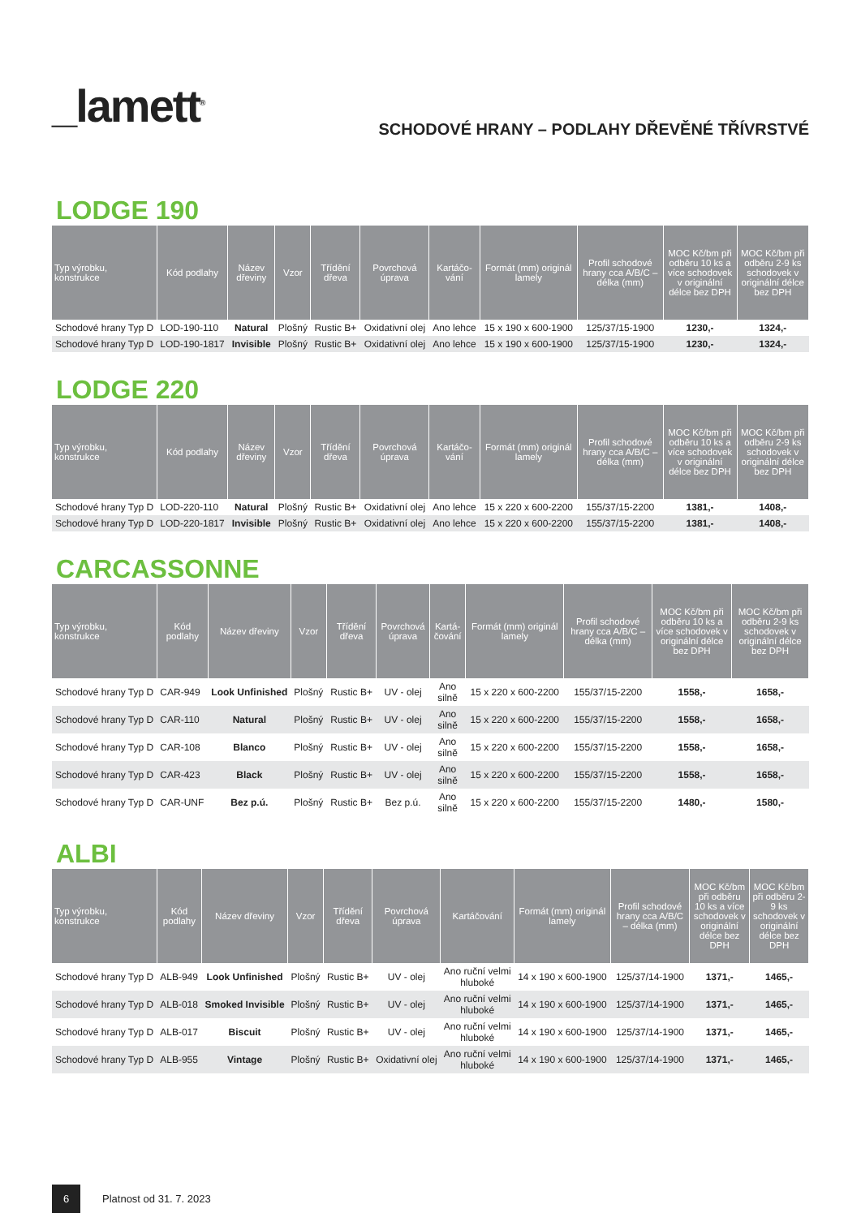_lamett<sup>®</sup>
SCHODOVÉ HRANY – PODLAHY DŘEVĚNÉ TŘÍVRSTVÉ
LODGE 190
| Typ výrobku, konstrukce | Kód podlahy | Název dřeviny | Vzor | Třídění dřeva | Povrchová úprava | Kartáčo-vání | Formát (mm) originál lamely | Profil schodové hrany cca A/B/C – délka (mm) | MOC Kč/bm při odběru 10 ks a více schodovek v originální délce bez DPH | MOC Kč/bm při odběru 2-9 ks schodovek v originální délce bez DPH |
| --- | --- | --- | --- | --- | --- | --- | --- | --- | --- | --- |
| Schodové hrany Typ D | LOD-190-110 | Natural | Plošný | Rustic B+ | Oxidativní olej | Ano lehce | 15 x 190 x 600-1900 | 125/37/15-1900 | 1230,- | 1324,- |
| Schodové hrany Typ D | LOD-190-1817 | Invisible | Plošný | Rustic B+ | Oxidativní olej | Ano lehce | 15 x 190 x 600-1900 | 125/37/15-1900 | 1230,- | 1324,- |
LODGE 220
| Typ výrobku, konstrukce | Kód podlahy | Název dřeviny | Vzor | Třídění dřeva | Povrchová úprava | Kartáčo-vání | Formát (mm) originál lamely | Profil schodové hrany cca A/B/C – délka (mm) | MOC Kč/bm při odběru 10 ks a více schodovek v originální délce bez DPH | MOC Kč/bm při odběru 2-9 ks schodovek v originální délce bez DPH |
| --- | --- | --- | --- | --- | --- | --- | --- | --- | --- | --- |
| Schodové hrany Typ D | LOD-220-110 | Natural | Plošný | Rustic B+ | Oxidativní olej | Ano lehce | 15 x 220 x 600-2200 | 155/37/15-2200 | 1381,- | 1408,- |
| Schodové hrany Typ D | LOD-220-1817 | Invisible | Plošný | Rustic B+ | Oxidativní olej | Ano lehce | 15 x 220 x 600-2200 | 155/37/15-2200 | 1381,- | 1408,- |
CARCASSONNE
| Typ výrobku, konstrukce | Kód podlahy | Název dřeviny | Vzor | Třídění dřeva | Povrchová úprava | Kartá-čování | Formát (mm) originál lamely | Profil schodové hrany cca A/B/C – délka (mm) | MOC Kč/bm při odběru 10 ks a více schodovek v originální délce bez DPH | MOC Kč/bm při odběru 2-9 ks schodovek v originální délce bez DPH |
| --- | --- | --- | --- | --- | --- | --- | --- | --- | --- | --- |
| Schodové hrany Typ D | CAR-949 | Look Unfinished | Plošný | Rustic B+ | UV - olej | Ano silně | 15 x 220 x 600-2200 | 155/37/15-2200 | 1558,- | 1658,- |
| Schodové hrany Typ D | CAR-110 | Natural | Plošný | Rustic B+ | UV - olej | Ano silně | 15 x 220 x 600-2200 | 155/37/15-2200 | 1558,- | 1658,- |
| Schodové hrany Typ D | CAR-108 | Blanco | Plošný | Rustic B+ | UV - olej | Ano silně | 15 x 220 x 600-2200 | 155/37/15-2200 | 1558,- | 1658,- |
| Schodové hrany Typ D | CAR-423 | Black | Plošný | Rustic B+ | UV - olej | Ano silně | 15 x 220 x 600-2200 | 155/37/15-2200 | 1558,- | 1658,- |
| Schodové hrany Typ D | CAR-UNF | Bez p.ú. | Plošný | Rustic B+ | Bez p.ú. | Ano silně | 15 x 220 x 600-2200 | 155/37/15-2200 | 1480,- | 1580,- |
ALBI
| Typ výrobku, konstrukce | Kód podlahy | Název dřeviny | Vzor | Třídění dřeva | Povrchová úprava | Kartáčování | Formát (mm) originál lamely | Profil schodové hrany cca A/B/C – délka (mm) | MOC Kč/bm při odběru 10 ks a více schodovek v originální délce bez DPH | MOC Kč/bm při odběru 2-9 ks schodovek v originální délce bez DPH |
| --- | --- | --- | --- | --- | --- | --- | --- | --- | --- | --- |
| Schodové hrany Typ D | ALB-949 | Look Unfinished | Plošný | Rustic B+ | UV - olej | Ano ruční velmi hluboké | 14 x 190 x 600-1900 | 125/37/14-1900 | 1371,- | 1465,- |
| Schodové hrany Typ D | ALB-018 | Smoked Invisible | Plošný | Rustic B+ | UV - olej | Ano ruční velmi hluboké | 14 x 190 x 600-1900 | 125/37/14-1900 | 1371,- | 1465,- |
| Schodové hrany Typ D | ALB-017 | Biscuit | Plošný | Rustic B+ | UV - olej | Ano ruční velmi hluboké | 14 x 190 x 600-1900 | 125/37/14-1900 | 1371,- | 1465,- |
| Schodové hrany Typ D | ALB-955 | Vintage | Plošný | Rustic B+ | Oxidativní olej | Ano ruční velmi hluboké | 14 x 190 x 600-1900 | 125/37/14-1900 | 1371,- | 1465,- |
6
Platnost od 31. 7. 2023